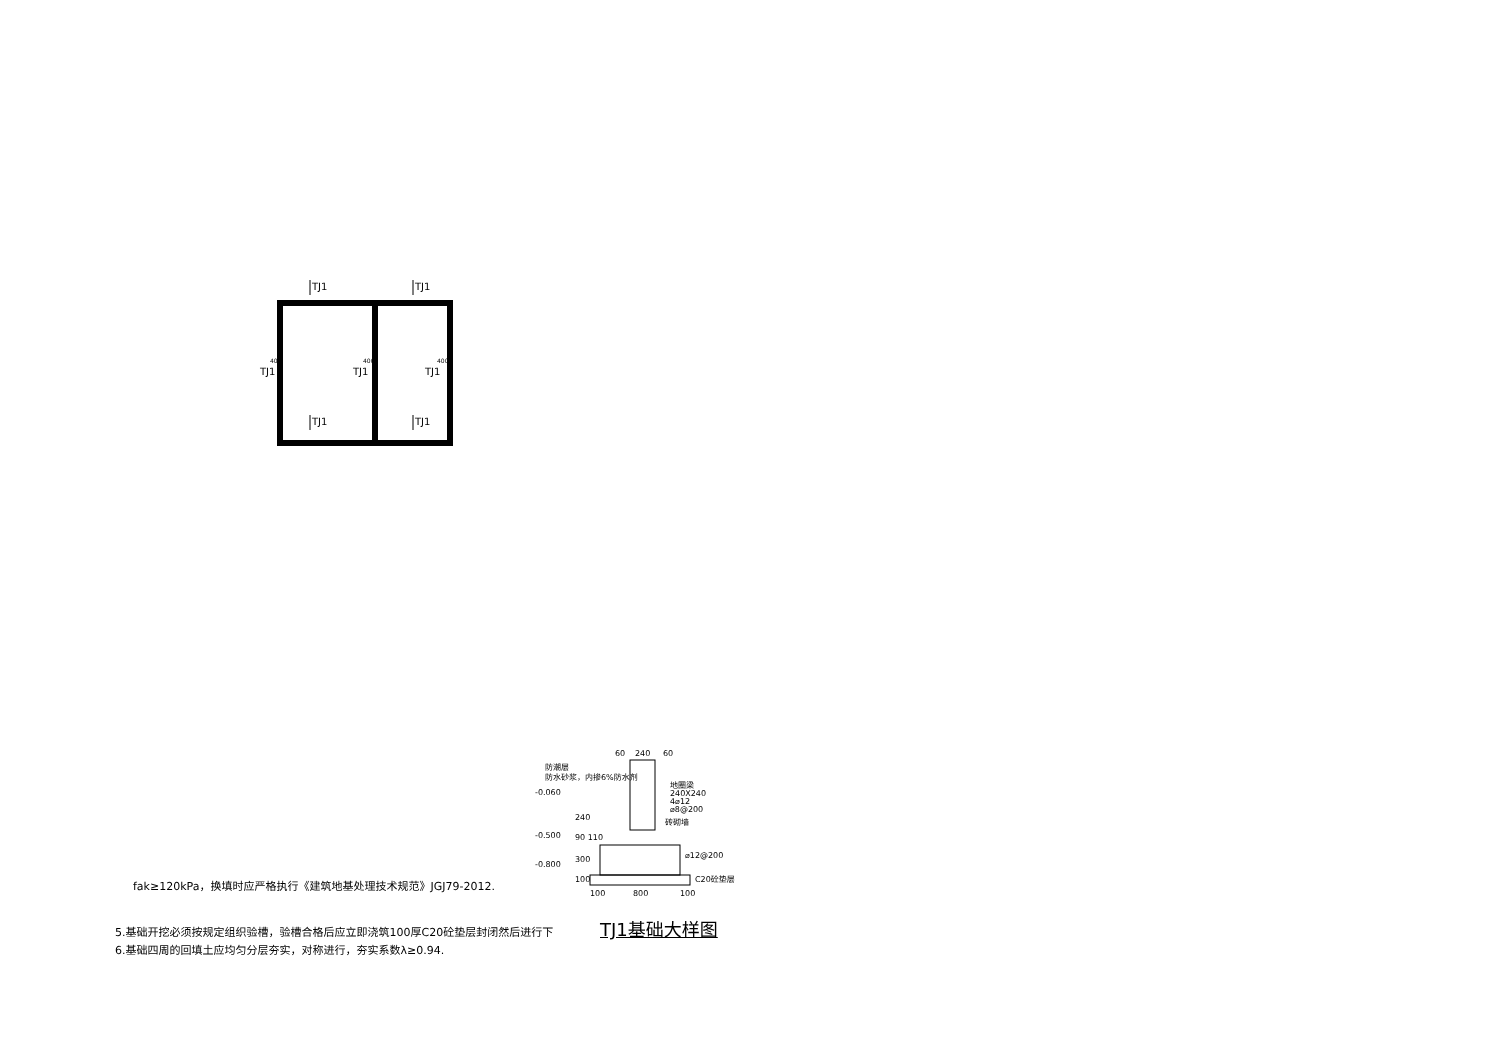TJ1
TJ1
TJ1
TJ1
TJ1
TJ1
TJ1
400
400
400
60
240
60
防潮层
防水砂浆，内掺6%防水剂
地圈梁
240X240
4⌀12
⌀8@200
-0.060
砖砌墙
-0.500
-0.800
⌀12@200
C20砼垫层
100
800
100
240
90 110
300
100
TJ1基础大样图
fak≥120kPa，换填时应严格执行《建筑地基处理技术规范》JGJ79-2012.
5.基础开挖必须按规定组织验槽，验槽合格后应立即浇筑100厚C20砼垫层封闭然后进行下
6.基础四周的回填土应均匀分层夯实，对称进行，夯实系数λ≥0.94.